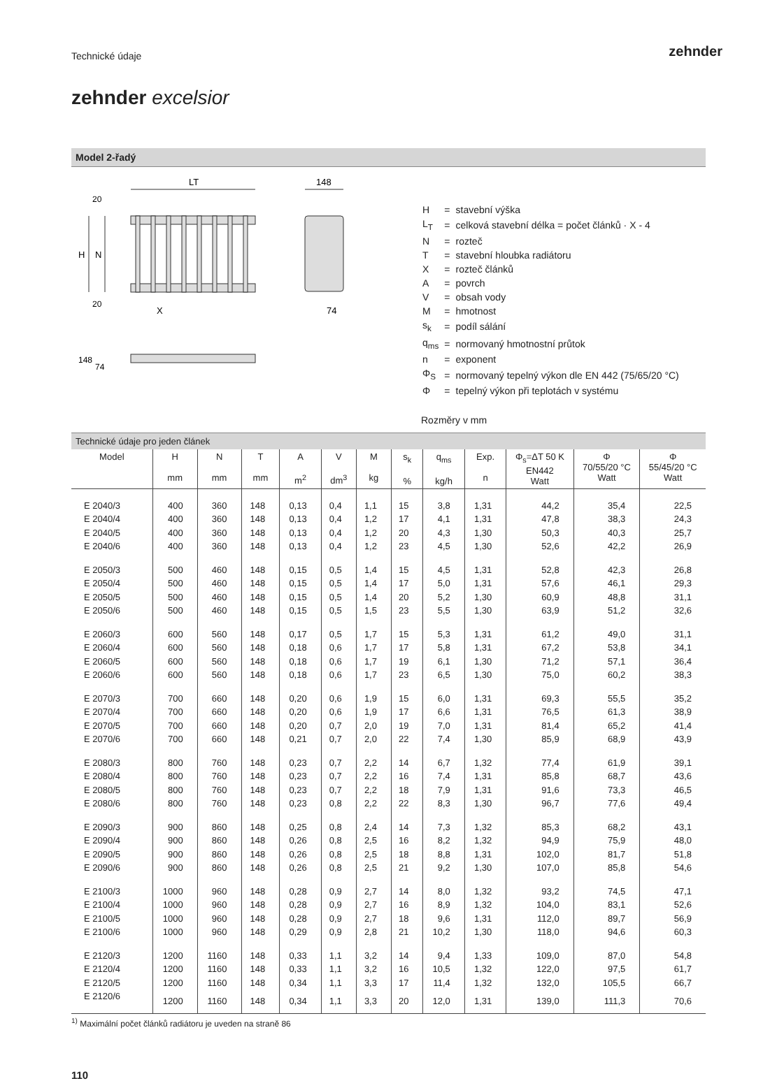Technické údaje zehnder
zehnder excelsior
Model 2-řadý
LT
148
H
N
X
74
20
20
148
74
| H | = | stavební výška |
| L<sub>T</sub> | = | celková stavební délka = počet článků · X - 4 |
| N | = | rozteč |
| T | = | stavební hloubka radiátoru |
| X | = | rozteč článků |
| A | = | povrch |
| V | = | obsah vody |
| M | = | hmotnost |
| s<sub>k</sub> | = | podíl sálání |
| q<sub>ms</sub> | = | normovaný hmotnostní průtok |
| n | = | exponent |
| Φ<sub>S</sub> | = | normovaný tepelný výkon dle EN 442 (75/65/20 °C) |
| Φ | = | tepelný výkon při teplotách v systému |
Rozměry v mm
Technické údaje pro jeden článek
| Model | H mm | N mm | T mm | A m<sup>2</sup> | V dm<sup>3</sup> | M kg | s<sub>k</sub> % | q<sub>ms</sub> kg/h | Exp. n | Φ<sub>s</sub>=ΔT 50 K EN442 Watt | Φ 70/55/20 °C Watt | Φ 55/45/20 °C Watt |
| --- | --- | --- | --- | --- | --- | --- | --- | --- | --- | --- | --- | --- |
| E 2040/3 | 400 | 360 | 148 | 0,13 | 0,4 | 1,1 | 15 | 3,8 | 1,31 | 44,2 | 35,4 | 22,5 |
| E 2040/4 | 400 | 360 | 148 | 0,13 | 0,4 | 1,2 | 17 | 4,1 | 1,31 | 47,8 | 38,3 | 24,3 |
| E 2040/5 | 400 | 360 | 148 | 0,13 | 0,4 | 1,2 | 20 | 4,3 | 1,30 | 50,3 | 40,3 | 25,7 |
| E 2040/6 | 400 | 360 | 148 | 0,13 | 0,4 | 1,2 | 23 | 4,5 | 1,30 | 52,6 | 42,2 | 26,9 |
| E 2050/3 | 500 | 460 | 148 | 0,15 | 0,5 | 1,4 | 15 | 4,5 | 1,31 | 52,8 | 42,3 | 26,8 |
| E 2050/4 | 500 | 460 | 148 | 0,15 | 0,5 | 1,4 | 17 | 5,0 | 1,31 | 57,6 | 46,1 | 29,3 |
| E 2050/5 | 500 | 460 | 148 | 0,15 | 0,5 | 1,4 | 20 | 5,2 | 1,30 | 60,9 | 48,8 | 31,1 |
| E 2050/6 | 500 | 460 | 148 | 0,15 | 0,5 | 1,5 | 23 | 5,5 | 1,30 | 63,9 | 51,2 | 32,6 |
| E 2060/3 | 600 | 560 | 148 | 0,17 | 0,5 | 1,7 | 15 | 5,3 | 1,31 | 61,2 | 49,0 | 31,1 |
| E 2060/4 | 600 | 560 | 148 | 0,18 | 0,6 | 1,7 | 17 | 5,8 | 1,31 | 67,2 | 53,8 | 34,1 |
| E 2060/5 | 600 | 560 | 148 | 0,18 | 0,6 | 1,7 | 19 | 6,1 | 1,30 | 71,2 | 57,1 | 36,4 |
| E 2060/6 | 600 | 560 | 148 | 0,18 | 0,6 | 1,7 | 23 | 6,5 | 1,30 | 75,0 | 60,2 | 38,3 |
| E 2070/3 | 700 | 660 | 148 | 0,20 | 0,6 | 1,9 | 15 | 6,0 | 1,31 | 69,3 | 55,5 | 35,2 |
| E 2070/4 | 700 | 660 | 148 | 0,20 | 0,6 | 1,9 | 17 | 6,6 | 1,31 | 76,5 | 61,3 | 38,9 |
| E 2070/5 | 700 | 660 | 148 | 0,20 | 0,7 | 2,0 | 19 | 7,0 | 1,31 | 81,4 | 65,2 | 41,4 |
| E 2070/6 | 700 | 660 | 148 | 0,21 | 0,7 | 2,0 | 22 | 7,4 | 1,30 | 85,9 | 68,9 | 43,9 |
| E 2080/3 | 800 | 760 | 148 | 0,23 | 0,7 | 2,2 | 14 | 6,7 | 1,32 | 77,4 | 61,9 | 39,1 |
| E 2080/4 | 800 | 760 | 148 | 0,23 | 0,7 | 2,2 | 16 | 7,4 | 1,31 | 85,8 | 68,7 | 43,6 |
| E 2080/5 | 800 | 760 | 148 | 0,23 | 0,7 | 2,2 | 18 | 7,9 | 1,31 | 91,6 | 73,3 | 46,5 |
| E 2080/6 | 800 | 760 | 148 | 0,23 | 0,8 | 2,2 | 22 | 8,3 | 1,30 | 96,7 | 77,6 | 49,4 |
| E 2090/3 | 900 | 860 | 148 | 0,25 | 0,8 | 2,4 | 14 | 7,3 | 1,32 | 85,3 | 68,2 | 43,1 |
| E 2090/4 | 900 | 860 | 148 | 0,26 | 0,8 | 2,5 | 16 | 8,2 | 1,32 | 94,9 | 75,9 | 48,0 |
| E 2090/5 | 900 | 860 | 148 | 0,26 | 0,8 | 2,5 | 18 | 8,8 | 1,31 | 102,0 | 81,7 | 51,8 |
| E 2090/6 | 900 | 860 | 148 | 0,26 | 0,8 | 2,5 | 21 | 9,2 | 1,30 | 107,0 | 85,8 | 54,6 |
| E 2100/3 | 1000 | 960 | 148 | 0,28 | 0,9 | 2,7 | 14 | 8,0 | 1,32 | 93,2 | 74,5 | 47,1 |
| E 2100/4 | 1000 | 960 | 148 | 0,28 | 0,9 | 2,7 | 16 | 8,9 | 1,32 | 104,0 | 83,1 | 52,6 |
| E 2100/5 | 1000 | 960 | 148 | 0,28 | 0,9 | 2,7 | 18 | 9,6 | 1,31 | 112,0 | 89,7 | 56,9 |
| E 2100/6 | 1000 | 960 | 148 | 0,29 | 0,9 | 2,8 | 21 | 10,2 | 1,30 | 118,0 | 94,6 | 60,3 |
| E 2120/3 | 1200 | 1160 | 148 | 0,33 | 1,1 | 3,2 | 14 | 9,4 | 1,33 | 109,0 | 87,0 | 54,8 |
| E 2120/4 | 1200 | 1160 | 148 | 0,33 | 1,1 | 3,2 | 16 | 10,5 | 1,32 | 122,0 | 97,5 | 61,7 |
| E 2120/5 | 1200 | 1160 | 148 | 0,34 | 1,1 | 3,3 | 17 | 11,4 | 1,32 | 132,0 | 105,5 | 66,7 |
| E 2120/6 | 1200 | 1160 | 148 | 0,34 | 1,1 | 3,3 | 20 | 12,0 | 1,31 | 139,0 | 111,3 | 70,6 |
<sup>1)</sup> Maximální počet článků radiátoru je uveden na straně 86
110